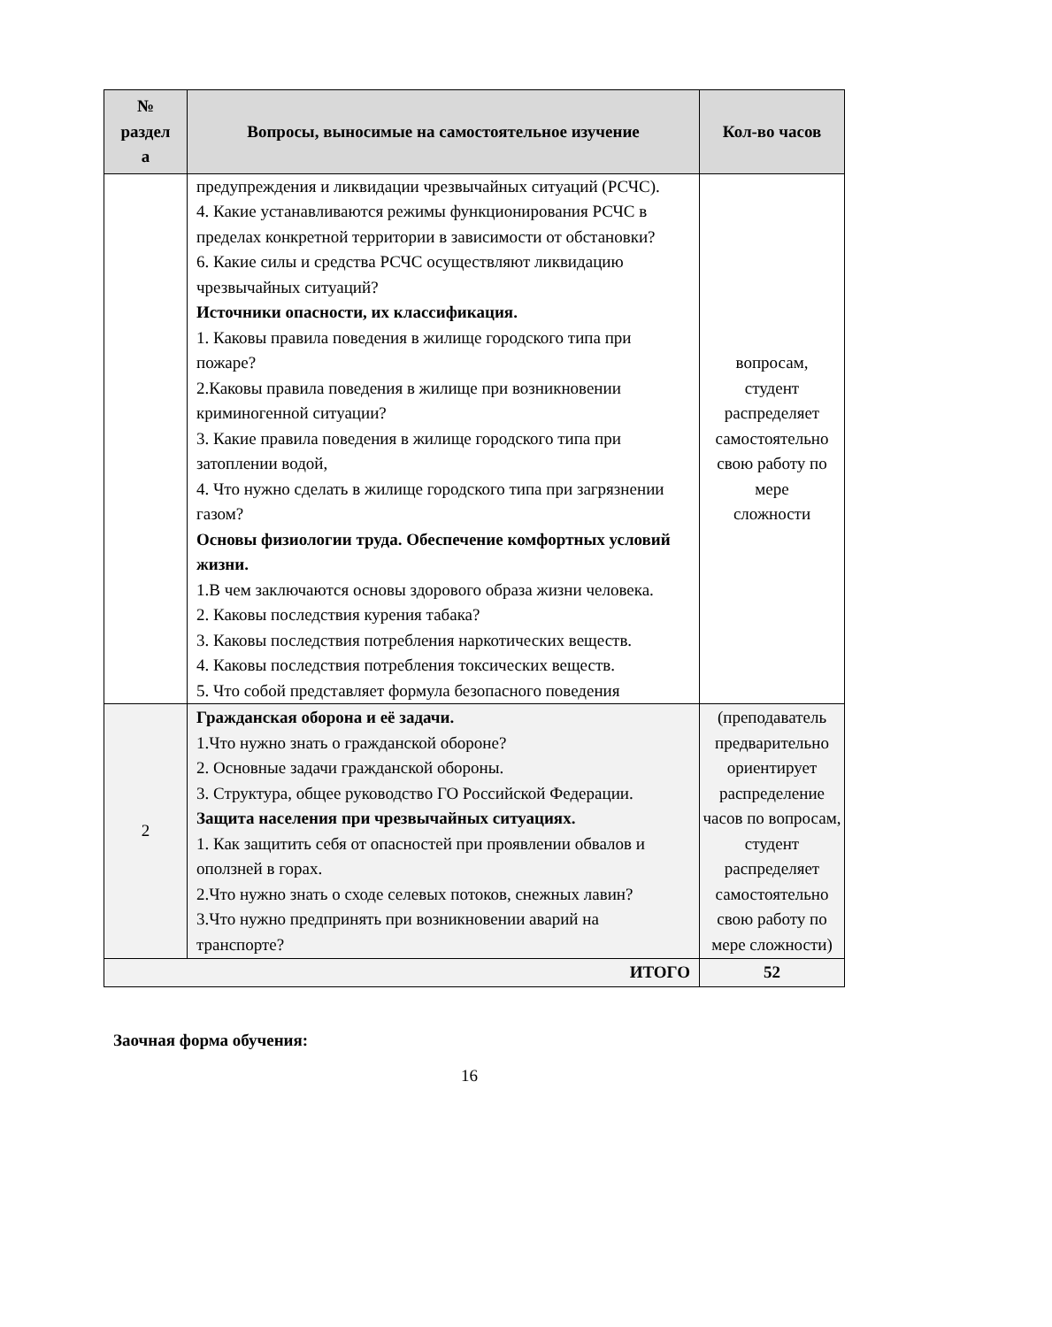| № раздел а | Вопросы, выносимые на самостоятельное изучение | Кол-во часов |
| --- | --- | --- |
| | предупреждения и ликвидации чрезвычайных ситуаций (РСЧС). 4. Какие устанавливаются режимы функционирования РСЧС в пределах конкретной территории в зависимости от обстановки? 6. Какие силы и средства РСЧС осуществляют ликвидацию чрезвычайных ситуаций? Источники опасности, их классификация. 1. Каковы правила поведения в жилище городского типа при пожаре? 2.Каковы правила поведения в жилище при возникновении криминогенной ситуации? 3. Какие правила поведения в жилище городского типа при затоплении водой, 4. Что нужно сделать в жилище городского типа при загрязнении газом? Основы физиологии труда. Обеспечение комфортных условий жизни. 1.В чем заключаются основы здорового образа жизни человека. 2. Каковы последствия курения табака? 3. Каковы последствия потребления наркотических веществ. 4. Каковы последствия потребления токсических веществ. 5. Что собой представляет формула безопасного поведения | вопросам, студент распределяет самостоятельно свою работу по мере сложности |
| 2 | Гражданская оборона и её задачи. 1.Что нужно знать о гражданской обороне? 2. Основные задачи гражданской обороны. 3. Структура, общее руководство ГО Российской Федерации. Защита населения при чрезвычайных ситуациях. 1. Как защитить себя от опасностей при проявлении обвалов и оползней в горах. 2.Что нужно знать о сходе селевых потоков, снежных лавин? 3.Что нужно предпринять при возникновении аварий на транспорте? | (преподаватель предварительно ориентирует распределение часов по вопросам, студент распределяет самостоятельно свою работу по мере сложности) |
| ИТОГО | | 52 |
Заочная форма обучения:
16